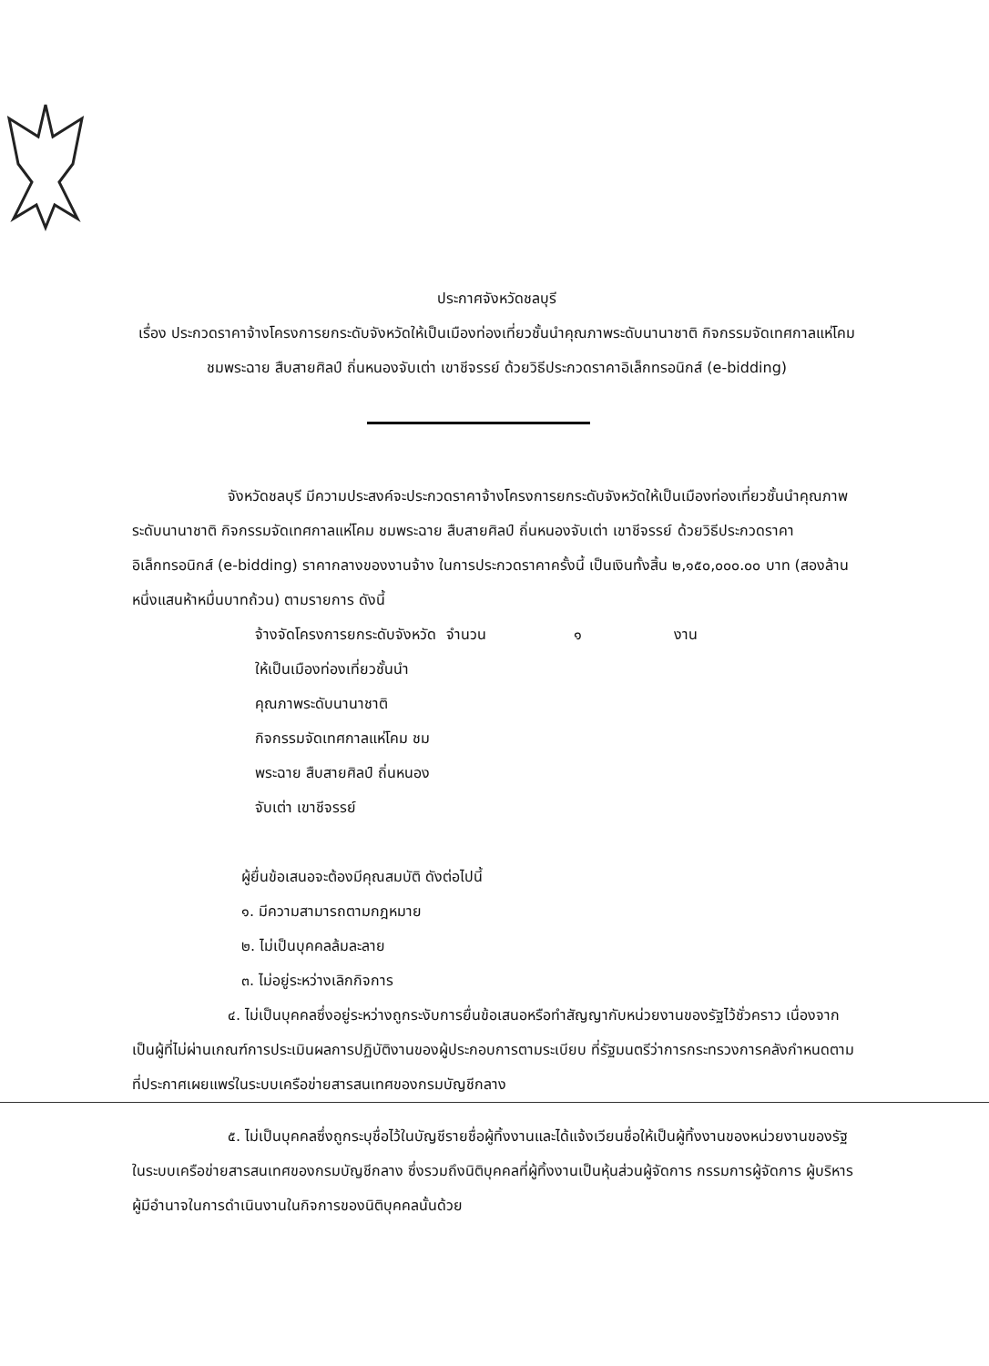ประกาศจังหวัดชลบุรี
เรื่อง ประกวดราคาจ้างโครงการยกระดับจังหวัดให้เป็นเมืองท่องเที่ยวชั้นนำคุณภาพระดับนานาชาติ กิจกรรมจัดเทศกาลแห่โคม ชมพระฉาย สืบสายศิลป์ ถิ่นหนองจับเต่า เขาชีจรรย์ ด้วยวิธีประกวดราคาอิเล็กทรอนิกส์ (e-bidding)
จังหวัดชลบุรี มีความประสงค์จะประกวดราคาจ้างโครงการยกระดับจังหวัดให้เป็นเมืองท่องเที่ยวชั้นนำคุณภาพระดับนานาชาติ กิจกรรมจัดเทศกาลแห่โคม ชมพระฉาย สืบสายศิลป์ ถิ่นหนองจับเต่า เขาชีจรรย์ ด้วยวิธีประกวดราคาอิเล็กทรอนิกส์ (e-bidding) ราคากลางของงานจ้าง ในการประกวดราคาครั้งนี้ เป็นเงินทั้งสิ้น ๒,๑๕๐,๐๐๐.๐๐ บาท (สองล้านหนึ่งแสนห้าหมื่นบาทถ้วน) ตามรายการ ดังนี้
จ้างจัดโครงการยกระดับจังหวัด จำนวน ๑ งาน
ให้เป็นเมืองท่องเที่ยวชั้นนำ
คุณภาพระดับนานาชาติ
กิจกรรมจัดเทศกาลแห่โคม ชม
พระฉาย สืบสายศิลป์ ถิ่นหนอง
จับเต่า เขาชีจรรย์
ผู้ยื่นข้อเสนอจะต้องมีคุณสมบัติ ดังต่อไปนี้
๑. มีความสามารถตามกฎหมาย
๒. ไม่เป็นบุคคลล้มละลาย
๓. ไม่อยู่ระหว่างเลิกกิจการ
๔. ไม่เป็นบุคคลซึ่งอยู่ระหว่างถูกระงับการยื่นข้อเสนอหรือทำสัญญากับหน่วยงานของรัฐไว้ชั่วคราว เนื่องจากเป็นผู้ที่ไม่ผ่านเกณฑ์การประเมินผลการปฏิบัติงานของผู้ประกอบการตามระเบียบ ที่รัฐมนตรีว่าการกระทรวงการคลังกำหนดตามที่ประกาศเผยแพร่ในระบบเครือข่ายสารสนเทศของกรมบัญชีกลาง
๕. ไม่เป็นบุคคลซึ่งถูกระบุชื่อไว้ในบัญชีรายชื่อผู้ทิ้งงานและได้แจ้งเวียนชื่อให้เป็นผู้ทิ้งงานของหน่วยงานของรัฐในระบบเครือข่ายสารสนเทศของกรมบัญชีกลาง ซึ่งรวมถึงนิติบุคคลที่ผู้ทิ้งงานเป็นหุ้นส่วนผู้จัดการ กรรมการผู้จัดการ ผู้บริหาร ผู้มีอำนาจในการดำเนินงานในกิจการของนิติบุคคลนั้นด้วย